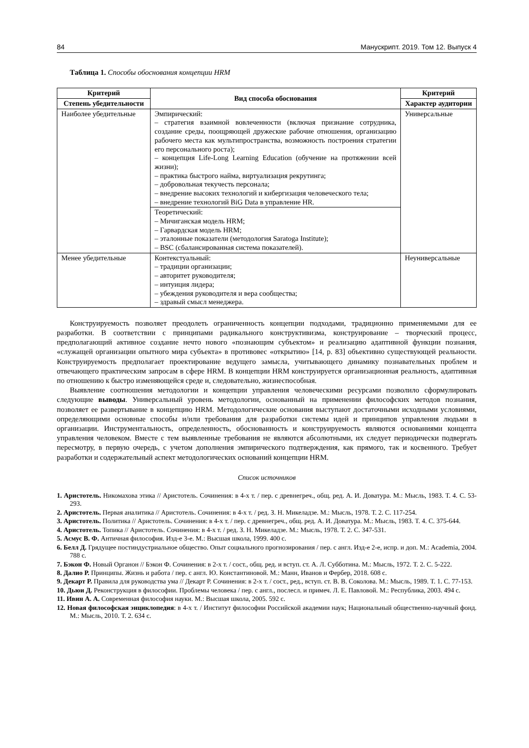84 Манускрипт. 2019. Том 12. Выпуск 4
Таблица 1. Способы обоснования концепции HRM
| Критерий | Вид способа обоснования | Критерий |
| --- | --- | --- |
| Степень убедительности | | Характер аудитории |
| Наиболее убедительные | Эмпирический: – стратегия взаимной вовлеченности (включая признание сотрудника, создание среды, поощряющей дружеские рабочие отношения, организацию рабочего места как мультипространства, возможность построения стратегии его персонального роста); – концепция Life-Long Learning Education (обучение на протяжении всей жизни); – практика быстрого найма, виртуализация рекрутинга; – добровольная текучесть персонала; – внедрение высоких технологий и кибергизация человеческого тела; – внедрение технологий BiG Data в управление HR. | Универсальные |
| | Теоретический: – Мичиганская модель HRM; – Гарвардская модель HRM; – эталонные показатели (методология Saratoga Institute); – BSC (сбалансированная система показателей). | |
| Менее убедительные | Контекстуальный: – традиции организации; – авторитет руководителя; – интуиция лидера; – убеждения руководителя и вера сообщества; – здравый смысл менеджера. | Неуниверсальные |
Конструируемость позволяет преодолеть ограниченность концепции подходами, традиционно применяемыми для ее разработки. В соответствии с принципами радикального конструктивизма, конструирование – творческий процесс, предполагающий активное создание нечто нового «познающим субъектом» и реализацию адаптивной функции познания, «служащей организации опытного мира субъекта» в противовес «открытию» [14, p. 83] объективно существующей реальности. Конструируемость предполагает проектирование ведущего замысла, учитывающего динамику познавательных проблем и отвечающего практическим запросам в сфере HRM. В концепции HRM конструируется организационная реальность, адаптивная по отношению к быстро изменяющейся среде и, следовательно, жизнеспособная.
Выявление соотношения методологии и концепции управления человеческими ресурсами позволило сформулировать следующие выводы. Универсальный уровень методологии, основанный на применении философских методов познания, позволяет ее развертывание в концепцию HRM. Методологические основания выступают достаточными исходными условиями, определяющими основные способы и/или требования для разработки системы идей и принципов управления людьми в организации. Инструментальность, определенность, обоснованность и конструируемость являются основаниями концепта управления человеком. Вместе с тем выявленные требования не являются абсолютными, их следует периодически подвергать пересмотру, в первую очередь, с учетом дополнения эмпирического подтверждения, как прямого, так и косвенного. Требует разработки и содержательный аспект методологических оснований концепции HRM.
Список источников
1. Аристотель. Никомахова этика // Аристотель. Сочинения: в 4-х т. / пер. с древнегреч., общ. ред. А. И. Доватура. М.: Мысль, 1983. Т. 4. С. 53-293.
2. Аристотель. Первая аналитика // Аристотель. Сочинения: в 4-х т. / ред. З. Н. Микеладзе. М.: Мысль, 1978. Т. 2. С. 117-254.
3. Аристотель. Политика // Аристотель. Сочинения: в 4-х т. / пер. с древнегреч., общ. ред. А. И. Доватура. М.: Мысль, 1983. Т. 4. С. 375-644.
4. Аристотель. Топика // Аристотель. Сочинения: в 4-х т. / ред. З. Н. Микеладзе. М.: Мысль, 1978. Т. 2. С. 347-531.
5. Асмус В. Ф. Античная философия. Изд-е 3-е. М.: Высшая школа, 1999. 400 с.
6. Белл Д. Грядущее постиндустриальное общество. Опыт социального прогнозирования / пер. с англ. Изд-е 2-е, испр. и доп. М.: Academia, 2004. 788 с.
7. Бэкон Ф. Новый Органон // Бэкон Ф. Сочинения: в 2-х т. / сост., общ. ред. и вступ. ст. А. Л. Субботина. М.: Мысль, 1972. Т. 2. С. 5-222.
8. Далио Р. Принципы. Жизнь и работа / пер. с англ. Ю. Константиновой. М.: Манн, Иванов и Фербер, 2018. 608 с.
9. Декарт Р. Правила для руководства ума // Декарт Р. Сочинения: в 2-х т. / сост., ред., вступ. ст. В. В. Соколова. М.: Мысль, 1989. Т. 1. С. 77-153.
10. Дьюи Д. Реконструкция в философии. Проблемы человека / пер. с англ., послесл. и примеч. Л. Е. Павловой. М.: Республика, 2003. 494 с.
11. Ивин А. А. Современная философия науки. М.: Высшая школа, 2005. 592 с.
12. Новая философская энциклопедия: в 4-х т. / Институт философии Российской академии наук; Национальный общественно-научный фонд. М.: Мысль, 2010. Т. 2. 634 с.